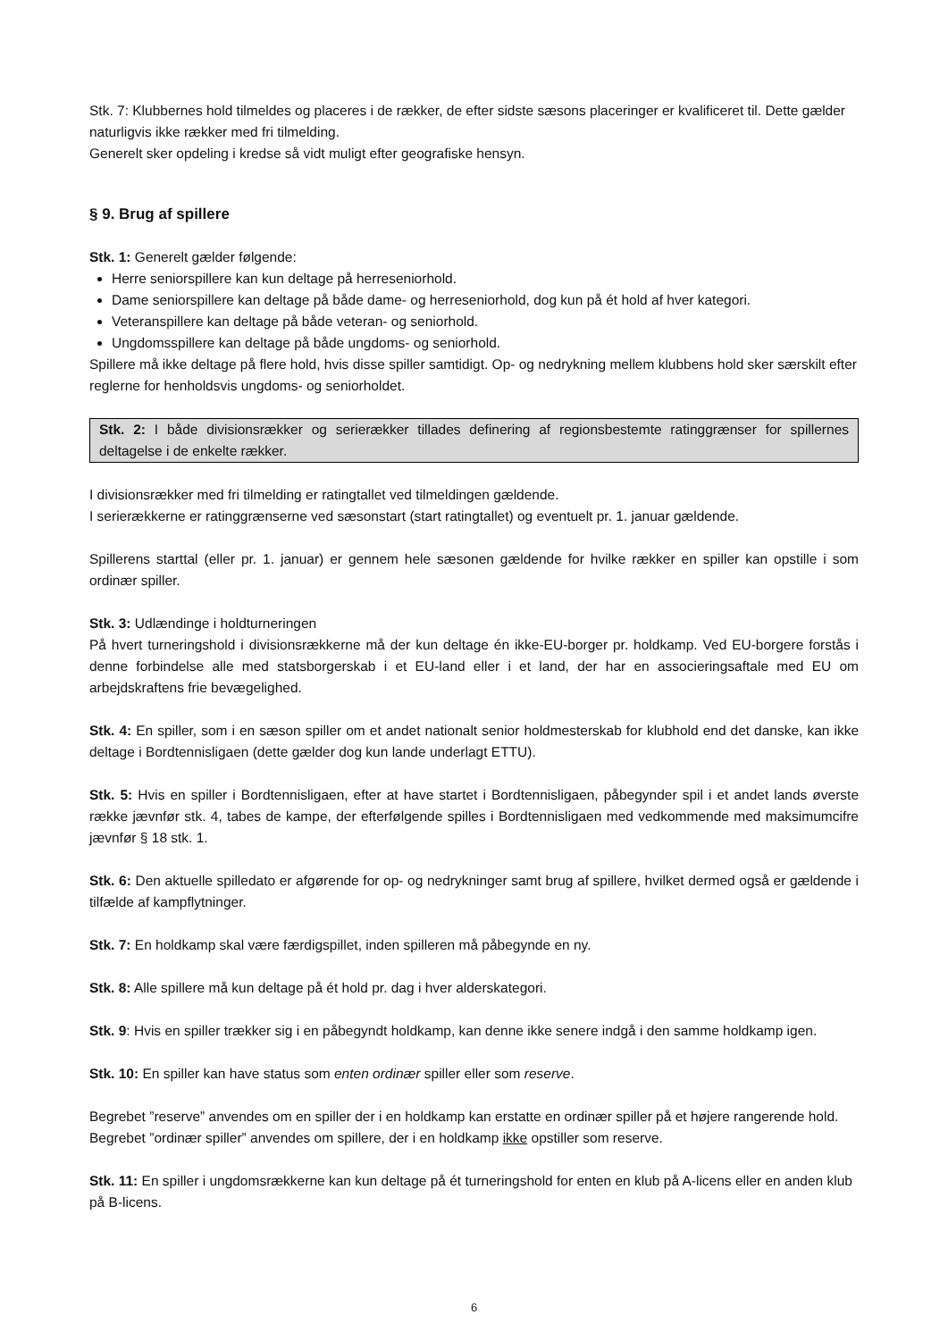Stk. 7: Klubbernes hold tilmeldes og placeres i de rækker, de efter sidste sæsons placeringer er kvalificeret til. Dette gælder naturligvis ikke rækker med fri tilmelding.
Generelt sker opdeling i kredse så vidt muligt efter geografiske hensyn.
§ 9. Brug af spillere
Stk. 1: Generelt gælder følgende:
Herre seniorspillere kan kun deltage på herreseniorhold.
Dame seniorspillere kan deltage på både dame- og herreseniorhold, dog kun på ét hold af hver kategori.
Veteranspillere kan deltage på både veteran- og seniorhold.
Ungdomsspillere kan deltage på både ungdoms- og seniorhold.
Spillere må ikke deltage på flere hold, hvis disse spiller samtidigt. Op- og nedrykning mellem klubbens hold sker særskilt efter reglerne for henholdsvis ungdoms- og seniorholdet.
Stk. 2: I både divisionsrækker og serierækker tillades definering af regionsbestemte ratinggrænser for spillernes deltagelse i de enkelte rækker.
I divisionsrækker med fri tilmelding er ratingtallet ved tilmeldingen gældende.
I serierækkerne er ratinggrænserne ved sæsonstart (start ratingtallet) og eventuelt pr. 1. januar gældende.
Spillerens starttal (eller pr. 1. januar) er gennem hele sæsonen gældende for hvilke rækker en spiller kan opstille i som ordinær spiller.
Stk. 3: Udlændinge i holdturneringen
På hvert turneringshold i divisionsrækkerne må der kun deltage én ikke-EU-borger pr. holdkamp. Ved EU-borgere forstås i denne forbindelse alle med statsborgerskab i et EU-land eller i et land, der har en associeringsaftale med EU om arbejdskraftens frie bevægelighed.
Stk. 4: En spiller, som i en sæson spiller om et andet nationalt senior holdmesterskab for klubhold end det danske, kan ikke deltage i Bordtennisligaen (dette gælder dog kun lande underlagt ETTU).
Stk. 5: Hvis en spiller i Bordtennisligaen, efter at have startet i Bordtennisligaen, påbegynder spil i et andet lands øverste række jævnfør stk. 4, tabes de kampe, der efterfølgende spilles i Bordtennisligaen med vedkommende med maksimumcifre jævnfør § 18 stk. 1.
Stk. 6: Den aktuelle spilledato er afgørende for op- og nedrykninger samt brug af spillere, hvilket dermed også er gældende i tilfælde af kampflytninger.
Stk. 7: En holdkamp skal være færdigspillet, inden spilleren må påbegynde en ny.
Stk. 8: Alle spillere må kun deltage på ét hold pr. dag i hver alderskategori.
Stk. 9: Hvis en spiller trækker sig i en påbegyndt holdkamp, kan denne ikke senere indgå i den samme holdkamp igen.
Stk. 10: En spiller kan have status som enten ordinær spiller eller som reserve.
Begrebet ”reserve” anvendes om en spiller der i en holdkamp kan erstatte en ordinær spiller på et højere rangerende hold.
Begrebet ”ordinær spiller” anvendes om spillere, der i en holdkamp ikke opstiller som reserve.
Stk. 11: En spiller i ungdomsrækkerne kan kun deltage på ét turneringshold for enten en klub på A-licens eller en anden klub på B-licens.
6